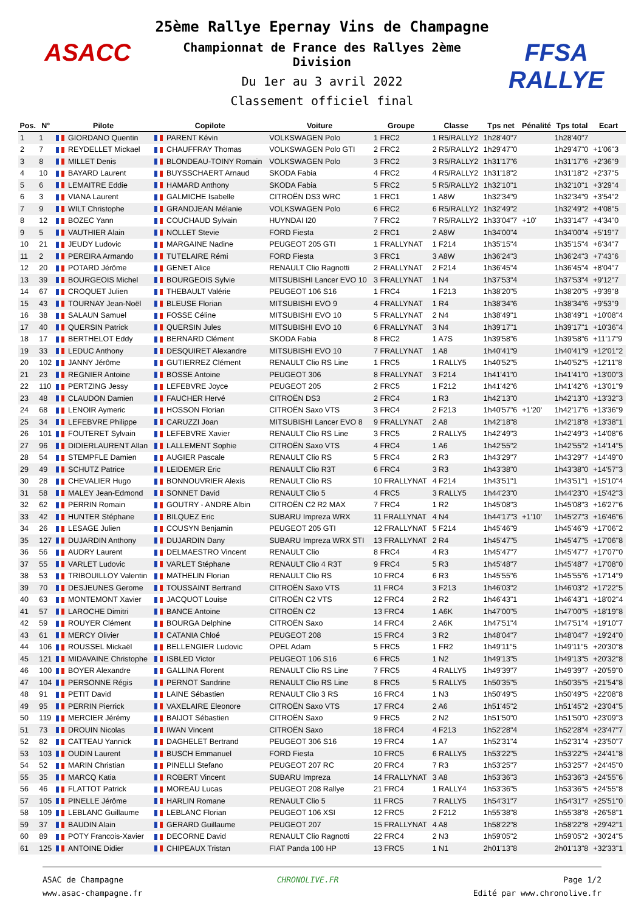ASACC
25ème Rallye Epernay Vins de Champagne
Championnat de France des Rallyes 2ème Division
Du 1er au 3 avril 2022
Classement officiel final
FFSA RALLYE
| Pos. | N° | Pilote | Copilote | Voiture | Groupe | Classe | Tps net | Pénalité | Tps total | Ecart |
| --- | --- | --- | --- | --- | --- | --- | --- | --- | --- | --- |
| 1 | 1 | GIORDANO Quentin | PARENT Kévin | VOLKSWAGEN Polo | 1 FRC2 | 1 R5/RALLY2 | 1h28'40"7 | | 1h28'40"7 | |
| 2 | 7 | REYDELLET Mickael | CHAUFFRAY Thomas | VOLKSWAGEN Polo GTI | 2 FRC2 | 2 R5/RALLY2 | 1h29'47"0 | | 1h29'47"0 | +1'06"3 |
| 3 | 8 | MILLET Denis | BLONDEAU-TOINY Romain | VOLKSWAGEN Polo | 3 FRC2 | 3 R5/RALLY2 | 1h31'17"6 | | 1h31'17"6 | +2'36"9 |
| 4 | 10 | BAYARD Laurent | BUYSSCHAERT Arnaud | SKODA Fabia | 4 FRC2 | 4 R5/RALLY2 | 1h31'18"2 | | 1h31'18"2 | +2'37"5 |
| 5 | 6 | LEMAITRE Eddie | HAMARD Anthony | SKODA Fabia | 5 FRC2 | 5 R5/RALLY2 | 1h32'10"1 | | 1h32'10"1 | +3'29"4 |
| 6 | 3 | VIANA Laurent | GALMICHE Isabelle | CITROËN DS3 WRC | 1 FRC1 | 1 A8W | 1h32'34"9 | | 1h32'34"9 | +3'54"2 |
| 7 | 9 | WILT Christophe | GRANDJEAN Mélanie | VOLKSWAGEN Polo | 6 FRC2 | 6 R5/RALLY2 | 1h32'49"2 | | 1h32'49"2 | +4'08"5 |
| 8 | 12 | BOZEC Yann | COUCHAUD Sylvain | HUYNDAI I20 | 7 FRC2 | 7 R5/RALLY2 | 1h33'04"7 | +10' | 1h33'14"7 | +4'34"0 |
| 9 | 5 | VAUTHIER Alain | NOLLET Stevie | FORD Fiesta | 2 FRC1 | 2 A8W | 1h34'00"4 | | 1h34'00"4 | +5'19"7 |
| 10 | 21 | JEUDY Ludovic | MARGAINE Nadine | PEUGEOT 205 GTI | 1 FRALLYNAT | 1 F214 | 1h35'15"4 | | 1h35'15"4 | +6'34"7 |
| 11 | 2 | PEREIRA Armando | TUTELAIRE Rémi | FORD Fiesta | 3 FRC1 | 3 A8W | 1h36'24"3 | | 1h36'24"3 | +7'43"6 |
| 12 | 20 | POTARD Jérôme | GENET Alice | RENAULT Clio Ragnotti | 2 FRALLYNAT | 2 F214 | 1h36'45"4 | | 1h36'45"4 | +8'04"7 |
| 13 | 39 | BOURGEOIS Michel | BOURGEOIS Sylvie | MITSUBISHI Lancer EVO 10 | 3 FRALLYNAT | 1 N4 | 1h37'53"4 | | 1h37'53"4 | +9'12"7 |
| 14 | 67 | CROQUET Julien | THEBAULT Valérie | PEUGEOT 106 S16 | 1 FRC4 | 1 F213 | 1h38'20"5 | | 1h38'20"5 | +9'39"8 |
| 15 | 43 | TOURNAY Jean-Noël | BLEUSE Florian | MITSUBISHI EVO 9 | 4 FRALLYNAT | 1 R4 | 1h38'34"6 | | 1h38'34"6 | +9'53"9 |
| 16 | 38 | SALAUN Samuel | FOSSE Céline | MITSUBISHI EVO 10 | 5 FRALLYNAT | 2 N4 | 1h38'49"1 | | 1h38'49"1 | +10'08"4 |
| 17 | 40 | QUERSIN Patrick | QUERSIN Jules | MITSUBISHI EVO 10 | 6 FRALLYNAT | 3 N4 | 1h39'17"1 | | 1h39'17"1 | +10'36"4 |
| 18 | 17 | BERTHELOT Eddy | BERNARD Clément | SKODA Fabia | 8 FRC2 | 1 A7S | 1h39'58"6 | | 1h39'58"6 | +11'17"9 |
| 19 | 33 | LEDUC Anthony | DESQUIRET Alexandre | MITSUBISHI EVO 10 | 7 FRALLYNAT | 1 A8 | 1h40'41"9 | | 1h40'41"9 | +12'01"2 |
| 20 | 102 | JANNY Jérôme | GUTIERREZ Clément | RENAULT Clio RS Line | 1 FRC5 | 1 RALLY5 | 1h40'52"5 | | 1h40'52"5 | +12'11"8 |
| 21 | 23 | REGNIER Antoine | BOSSE Antoine | PEUGEOT 306 | 8 FRALLYNAT | 3 F214 | 1h41'41"0 | | 1h41'41"0 | +13'00"3 |
| 22 | 110 | PERTZING Jessy | LEFEBVRE Joyce | PEUGEOT 205 | 2 FRC5 | 1 F212 | 1h41'42"6 | | 1h41'42"6 | +13'01"9 |
| 23 | 48 | CLAUDON Damien | FAUCHER Hervé | CITROËN DS3 | 2 FRC4 | 1 R3 | 1h42'13"0 | | 1h42'13"0 | +13'32"3 |
| 24 | 68 | LENOIR Aymeric | HOSSON Florian | CITROËN Saxo VTS | 3 FRC4 | 2 F213 | 1h40'57"6 | +1'20' | 1h42'17"6 | +13'36"9 |
| 25 | 34 | LEFEBVRE Philippe | CARUZZI Joan | MITSUBISHI Lancer EVO 8 | 9 FRALLYNAT | 2 A8 | 1h42'18"8 | | 1h42'18"8 | +13'38"1 |
| 26 | 101 | FOUTERET Sylvain | LEFEBVRE Xavier | RENAULT Clio RS Line | 3 FRC5 | 2 RALLY5 | 1h42'49"3 | | 1h42'49"3 | +14'08"6 |
| 27 | 96 | DIDIERLAURENT Allan | LALLEMENT Sophie | CITROËN Saxo VTS | 4 FRC4 | 1 A6 | 1h42'55"2 | | 1h42'55"2 | +14'14"5 |
| 28 | 54 | STEMPFLE Damien | AUGIER Pascale | RENAULT Clio RS | 5 FRC4 | 2 R3 | 1h43'29"7 | | 1h43'29"7 | +14'49"0 |
| 29 | 49 | SCHUTZ Patrice | LEIDEMER Eric | RENAULT Clio R3T | 6 FRC4 | 3 R3 | 1h43'38"0 | | 1h43'38"0 | +14'57"3 |
| 30 | 28 | CHEVALIER Hugo | BONNOUVRIER Alexis | RENAULT Clio RS | 10 FRALLYNAT | 4 F214 | 1h43'51"1 | | 1h43'51"1 | +15'10"4 |
| 31 | 58 | MALEY Jean-Edmond | SONNET David | RENAULT Clio 5 | 4 FRC5 | 3 RALLY5 | 1h44'23"0 | | 1h44'23"0 | +15'42"3 |
| 32 | 62 | PERRIN Romain | GOUTRY - ANDRE Albin | CITROËN C2 R2 MAX | 7 FRC4 | 1 R2 | 1h45'08"3 | | 1h45'08"3 | +16'27"6 |
| 33 | 42 | HUNTER Stéphane | BILQUEZ Eric | SUBARU Impreza WRX | 11 FRALLYNAT | 4 N4 | 1h44'17"3 | +1'10' | 1h45'27"3 | +16'46"6 |
| 34 | 26 | LESAGE Julien | COUSYN Benjamin | PEUGEOT 205 GTI | 12 FRALLYNAT | 5 F214 | 1h45'46"9 | | 1h45'46"9 | +17'06"2 |
| 35 | 127 | DUJARDIN Anthony | DUJARDIN Dany | SUBARU Impreza WRX STI | 13 FRALLYNAT | 2 R4 | 1h45'47"5 | | 1h45'47"5 | +17'06"8 |
| 36 | 56 | AUDRY Laurent | DELMAESTRO Vincent | RENAULT Clio | 8 FRC4 | 4 R3 | 1h45'47"7 | | 1h45'47"7 | +17'07"0 |
| 37 | 55 | VARLET Ludovic | VARLET Stéphane | RENAULT Clio 4 R3T | 9 FRC4 | 5 R3 | 1h45'48"7 | | 1h45'48"7 | +17'08"0 |
| 38 | 53 | TRIBOUILLOY Valentin | MATHELIN Florian | RENAULT Clio RS | 10 FRC4 | 6 R3 | 1h45'55"6 | | 1h45'55"6 | +17'14"9 |
| 39 | 70 | DESJEUNES Gerome | TOUSSAINT Bertrand | CITROËN Saxo VTS | 11 FRC4 | 3 F213 | 1h46'03"2 | | 1h46'03"2 | +17'22"5 |
| 40 | 63 | MONTEMONT Xavier | JACQUOT Louise | CITROËN C2 VTS | 12 FRC4 | 2 R2 | 1h46'43"1 | | 1h46'43"1 | +18'02"4 |
| 41 | 57 | LAROCHE Dimitri | BANCE Antoine | CITROËN C2 | 13 FRC4 | 1 A6K | 1h47'00"5 | | 1h47'00"5 | +18'19"8 |
| 42 | 59 | ROUYER Clément | BOURGA Delphine | CITROËN Saxo | 14 FRC4 | 2 A6K | 1h47'51"4 | | 1h47'51"4 | +19'10"7 |
| 43 | 61 | MERCY Olivier | CATANIA Chloé | PEUGEOT 208 | 15 FRC4 | 3 R2 | 1h48'04"7 | | 1h48'04"7 | +19'24"0 |
| 44 | 106 | ROUSSEL Mickaël | BELLENGIER Ludovic | OPEL Adam | 5 FRC5 | 1 FR2 | 1h49'11"5 | | 1h49'11"5 | +20'30"8 |
| 45 | 121 | MIDAVAINE Christophe | ISBLED Victor | PEUGEOT 106 S16 | 6 FRC5 | 1 N2 | 1h49'13"5 | | 1h49'13"5 | +20'32"8 |
| 46 | 100 | BOYER Alexandre | GALLINA Florent | RENAULT Clio RS Line | 7 FRC5 | 4 RALLY5 | 1h49'39"7 | | 1h49'39"7 | +20'59"0 |
| 47 | 104 | PERSONNE Régis | PERNOT Sandrine | RENAULT Clio RS Line | 8 FRC5 | 5 RALLY5 | 1h50'35"5 | | 1h50'35"5 | +21'54"8 |
| 48 | 91 | PETIT David | LAINE Sébastien | RENAULT Clio 3 RS | 16 FRC4 | 1 N3 | 1h50'49"5 | | 1h50'49"5 | +22'08"8 |
| 49 | 95 | PERRIN Pierrick | VAXELAIRE Eleonore | CITROËN Saxo VTS | 17 FRC4 | 2 A6 | 1h51'45"2 | | 1h51'45"2 | +23'04"5 |
| 50 | 119 | MERCIER Jérémy | BAIJOT Sébastien | CITROËN Saxo | 9 FRC5 | 2 N2 | 1h51'50"0 | | 1h51'50"0 | +23'09"3 |
| 51 | 73 | DROUIN Nicolas | IWAN Vincent | CITROËN Saxo | 18 FRC4 | 4 F213 | 1h52'28"4 | | 1h52'28"4 | +23'47"7 |
| 52 | 82 | CATTEAU Yannick | DAGHELET Bertrand | PEUGEOT 306 S16 | 19 FRC4 | 1 A7 | 1h52'31"4 | | 1h52'31"4 | +23'50"7 |
| 53 | 103 | OUDIN Laurent | BUSCH Emmanuel | FORD Fiesta | 10 FRC5 | 6 RALLY5 | 1h53'22"5 | | 1h53'22"5 | +24'41"8 |
| 54 | 52 | MARIN Christian | PINELLI Stefano | PEUGEOT 207 RC | 20 FRC4 | 7 R3 | 1h53'25"7 | | 1h53'25"7 | +24'45"0 |
| 55 | 35 | MARCQ Katia | ROBERT Vincent | SUBARU Impreza | 14 FRALLYNAT | 3 A8 | 1h53'36"3 | | 1h53'36"3 | +24'55"6 |
| 56 | 46 | FLATTOT Patrick | MOREAU Lucas | PEUGEOT 208 Rallye | 21 FRC4 | 1 RALLY4 | 1h53'36"5 | | 1h53'36"5 | +24'55"8 |
| 57 | 105 | PINELLE Jérôme | HARLIN Romane | RENAULT Clio 5 | 11 FRC5 | 7 RALLY5 | 1h54'31"7 | | 1h54'31"7 | +25'51"0 |
| 58 | 109 | LEBLANC Guillaume | LEBLANC Florian | PEUGEOT 106 XSI | 12 FRC5 | 2 F212 | 1h55'38"8 | | 1h55'38"8 | +26'58"1 |
| 59 | 37 | BAUDIN Alain | GERARD Guillaume | PEUGEOT 207 | 15 FRALLYNAT | 4 A8 | 1h58'22"8 | | 1h58'22"8 | +29'42"1 |
| 60 | 89 | POTY Francois-Xavier | DECORNE David | RENAULT Clio Ragnotti | 22 FRC4 | 2 N3 | 1h59'05"2 | | 1h59'05"2 | +30'24"5 |
| 61 | 125 | ANTOINE Didier | CHIPEAUX Tristan | FIAT Panda 100 HP | 13 FRC5 | 1 N1 | 2h01'13"8 | | 2h01'13"8 | +32'33"1 |
ASAC de Champagne
www.asac-champagne.fr
CHRONOLIVE.FR Page 1/2
Edité par www.chronolive.fr